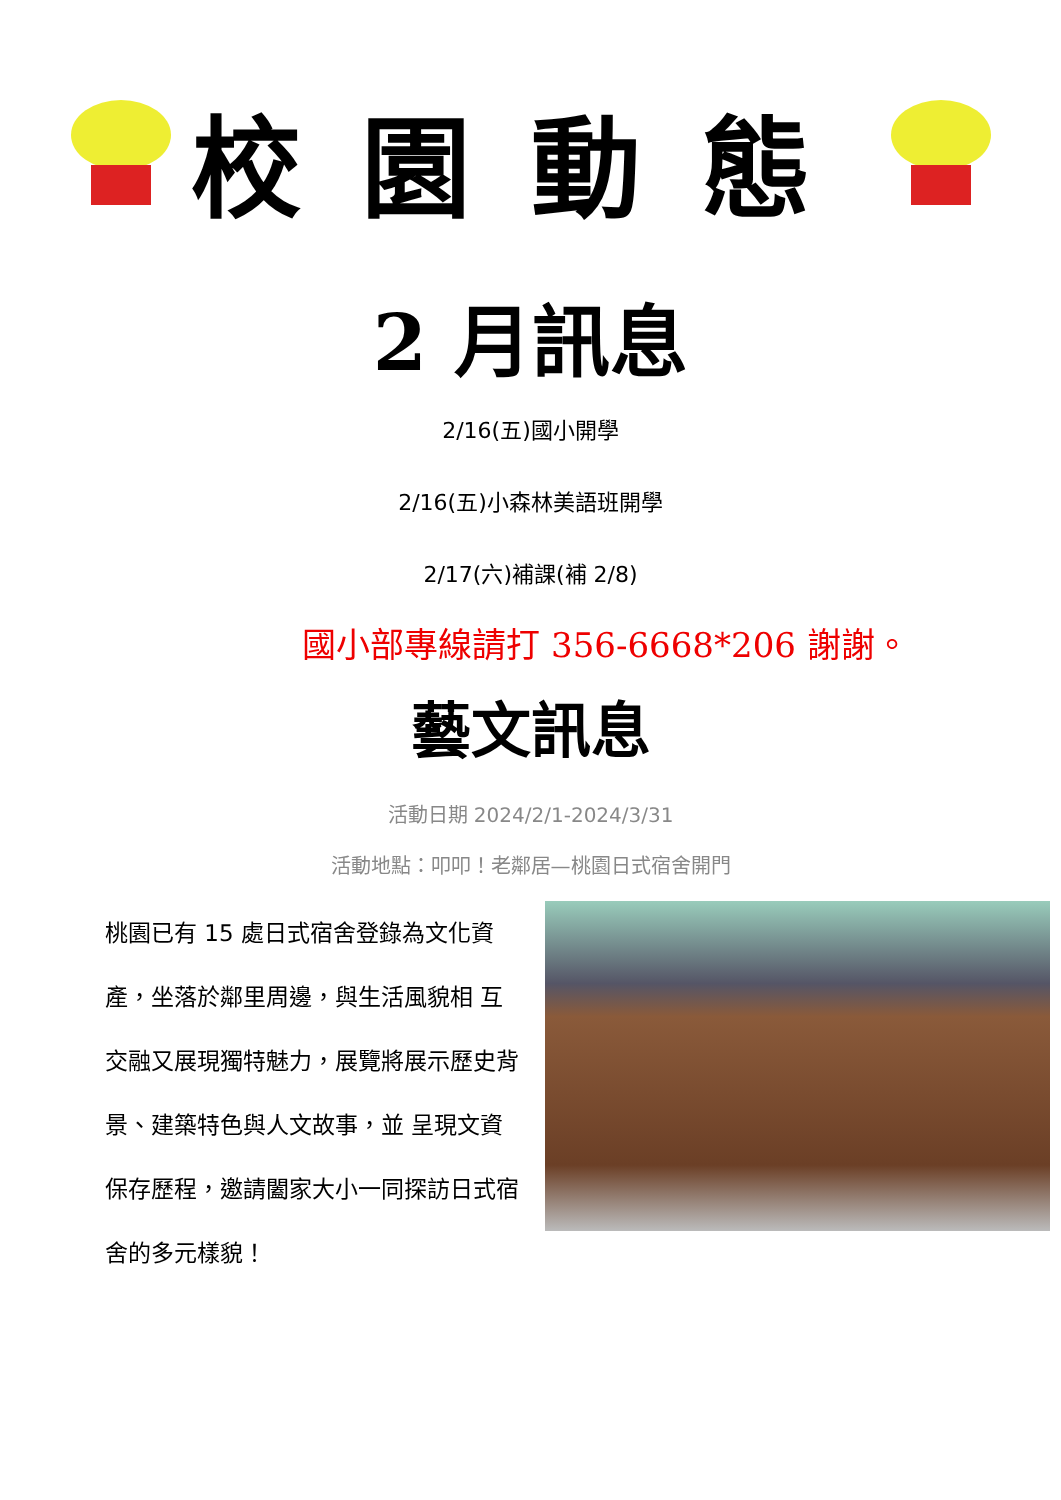校園動態
2 月訊息
2/16(五)國小開學
2/16(五)小森林美語班開學
2/17(六)補課(補 2/8)
國小部專線請打 356-6668*206 謝謝。
藝文訊息
活動日期 2024/2/1-2024/3/31
活動地點：叩叩！老鄰居—桃園日式宿舍開門
桃園已有 15 處日式宿舍登錄為文化資產，坐落於鄰里周邊，與生活風貌相 互交融又展現獨特魅力，展覽將展示歷史背景、建築特色與人文故事，並 呈現文資保存歷程，邀請闔家大小一同探訪日式宿舍的多元樣貌！